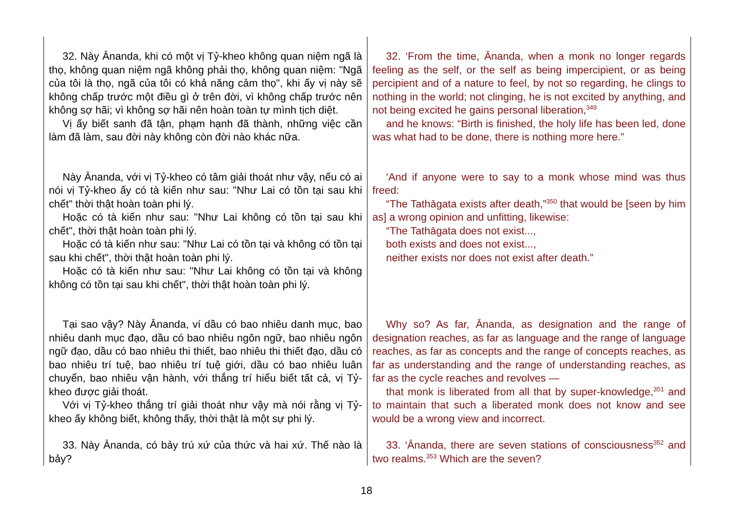| 32. Này Ānanda, khi có một vị Tỷ-kheo không quan niệm ngã là thọ, không quan niệm ngã không phải thọ, không quan niệm: "Ngã của tôi là thọ, ngã của tôi có khả năng cảm thọ", khi ấy vị này sẽ không chấp trước một điều gì ở trên đời, vì không chấp trước nên không sợ hãi; vì không sợ hãi nên hoàn toàn tự mình tịch diệt. Vị ấy biết sanh đã tận, phạm hạnh đã thành, những việc cần làm đã làm, sau đời này không còn đời nào khác nữa. | 32. ‘From the time, Ānanda, when a monk no longer regards feeling as the self, or the self as being impercipient, or as being percipient and of a nature to feel, by not so regarding, he clings to nothing in the world; not clinging, he is not excited by anything, and not being excited he gains personal liberation,<sup>349</sup> and he knows: “Birth is finished, the holy life has been led, done was what had to be done, there is nothing more here.” |
| Này Ānanda, với vị Tỷ-kheo có tâm giải thoát như vậy, nếu có ai nói vị Tỷ-kheo ấy có tà kiến như sau: "Như Lai có tồn tại sau khi chết" thời thật hoàn toàn phi lý. Hoặc có tà kiến như sau: "Như Lai không có tồn tại sau khi chết", thời thật hoàn toàn phi lý. Hoặc có tà kiến như sau: "Như Lai có tồn tại và không có tồn tại sau khi chết", thời thật hoàn toàn phi lý. Hoặc có tà kiến như sau: "Như Lai không có tồn tại và không không có tồn tại sau khi chết", thời thật hoàn toàn phi lý. | ‘And if anyone were to say to a monk whose mind was thus freed: “The Tathāgata exists after death,”<sup>350</sup> that would be [seen by him as] a wrong opinion and unfitting, likewise: “The Tathāgata does not exist..., both exists and does not exist..., neither exists nor does not exist after death.” |
| Tại sao vậy? Này Ānanda, ví dầu có bao nhiêu danh mục, bao nhiêu danh mục đạo, dầu có bao nhiêu ngôn ngữ, bao nhiêu ngôn ngữ đạo, dầu có bao nhiêu thi thiết, bao nhiêu thi thiết đạo, dầu có bao nhiêu trí tuệ, bao nhiêu trí tuệ giới, dầu có bao nhiêu luân chuyển, bao nhiêu vận hành, với thắng trí hiểu biết tất cả, vị Tỷ-kheo được giải thoát. Với vị Tỷ-kheo thắng trí giải thoát như vậy mà nói rằng vị Tỷ-kheo ấy không biết, không thấy, thời thật là một sự phi lý. | Why so? As far, Ānanda, as designation and the range of designation reaches, as far as language and the range of language reaches, as far as concepts and the range of concepts reaches, as far as understanding and the range of understanding reaches, as far as the cycle reaches and revolves — that monk is liberated from all that by super-knowledge,<sup>351</sup> and to maintain that such a liberated monk does not know and see would be a wrong view and incorrect. |
| 33. Này Ānanda, có bảy trú xứ của thức và hai xứ. Thế nào là bảy? | 33. ‘Ānanda, there are seven stations of consciousness<sup>352</sup> and two realms.<sup>353</sup> Which are the seven? |
18